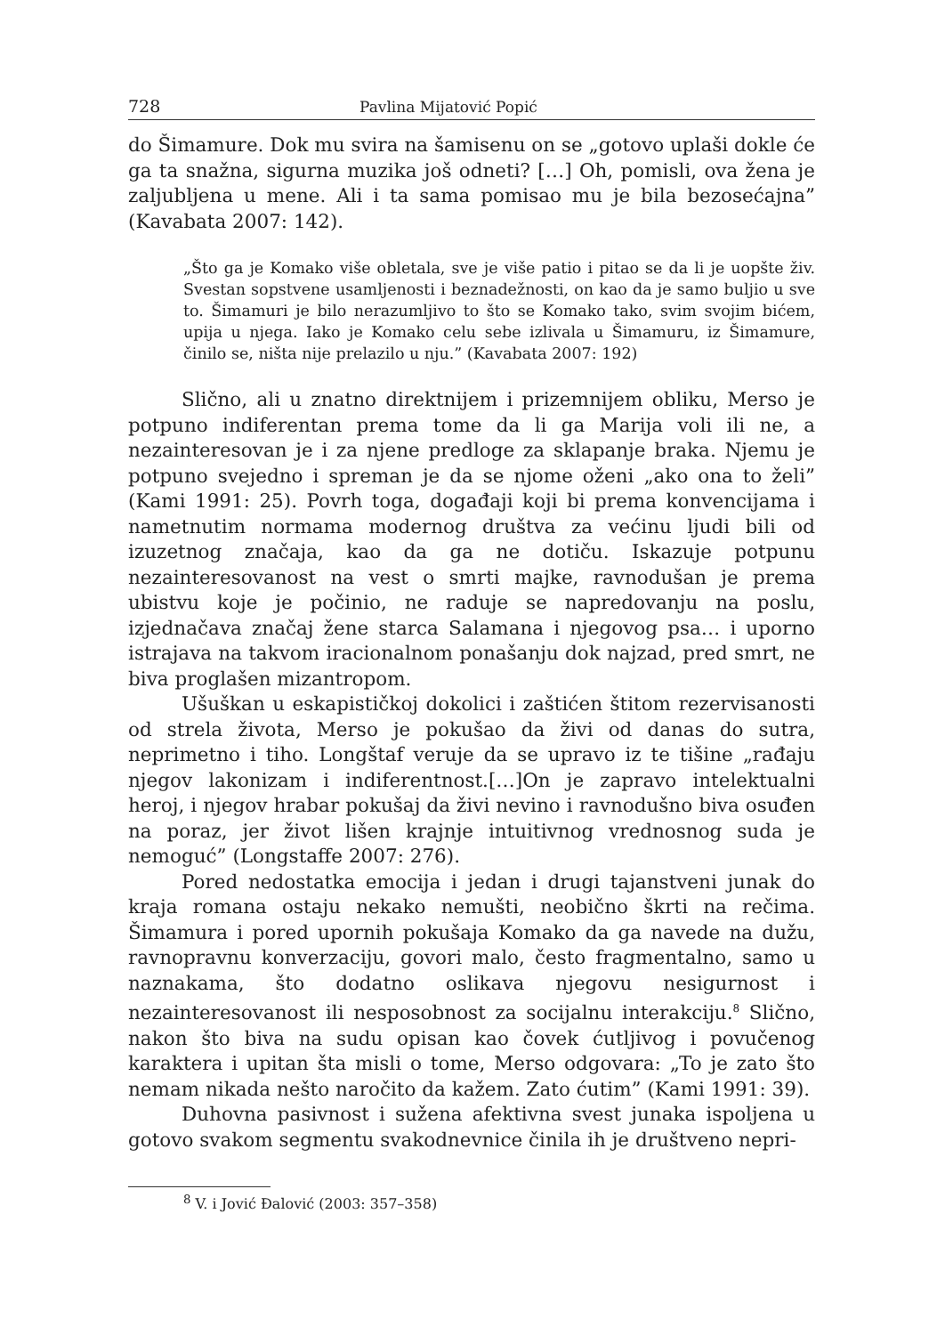728 Pavlina Mijatović Popić
do Šimamure. Dok mu svira na šamisenu on se „gotovo uplaši dokle će ga ta snažna, sigurna muzika još odneti? […] Oh, pomisli, ova žena je zaljubljena u mene. Ali i ta sama pomisao mu je bila bezosećajna” (Kavabata 2007: 142).
„Što ga je Komako više obletala, sve je više patio i pitao se da li je uopšte živ. Svestan sopstvene usamljenosti i beznadežnosti, on kao da je samo buljio u sve to. Šimamuri je bilo nerazumljivo to što se Komako tako, svim svojim bićem, upija u njega. Iako je Komako celu sebe izlivala u Šimamuru, iz Šimamure, činilo se, ništa nije prelazilo u nju.” (Kavabata 2007: 192)
Slično, ali u znatno direktnijem i prizemnijem obliku, Merso je potpuno indiferentan prema tome da li ga Marija voli ili ne, a nezainteresovan je i za njene predloge za sklapanje braka. Njemu je potpuno svejedno i spreman je da se njome oženi „ako ona to želi” (Kami 1991: 25). Povrh toga, događaji koji bi prema konvencijama i nametnutim normama modernog društva za većinu ljudi bili od izuzetnog značaja, kao da ga ne dotiču. Iskazuje potpunu nezainteresovanost na vest o smrti majke, ravnodušan je prema ubistvu koje je počinio, ne raduje se napredovanju na poslu, izjednačava značaj žene starca Salamana i njegovog psa… i uporno istrajava na takvom iracionalnom ponašanju dok najzad, pred smrt, ne biva proglašen mizantropom.
Ušuškan u eskapističkoj dokolici i zaštićen štitom rezervisanosti od strela života, Merso je pokušao da živi od danas do sutra, neprimetno i tiho. Longštaf veruje da se upravo iz te tišine „rađaju njegov lakonizam i indiferentnost.[…]On je zapravo intelektualni heroj, i njegov hrabar pokušaj da živi nevino i ravnodušno biva osuđen na poraz, jer život lišen krajnje intuitivnog vrednosnog suda je nemoguć” (Longstaffe 2007: 276).
Pored nedostatka emocija i jedan i drugi tajanstveni junak do kraja romana ostaju nekako nemušti, neobično škrti na rečima. Šimamura i pored upornih pokušaja Komako da ga navede na dužu, ravnopravnu konverzaciju, govori malo, često fragmentalno, samo u naznakama, što dodatno oslikava njegovu nesigurnost i nezainteresovanost ili nesposobnost za socijalnu interakciju.<sup>8</sup> Slično, nakon što biva na sudu opisan kao čovek ćutljivog i povučenog karaktera i upitan šta misli o tome, Merso odgovara: „To je zato što nemam nikada nešto naročito da kažem. Zato ćutim” (Kami 1991: 39).
Duhovna pasivnost i sužena afektivna svest junaka ispoljena u gotovo svakom segmentu svakodnevnice činila ih je društveno nepri-
<sup>8</sup> V. i Jović Đalović (2003: 357–358)